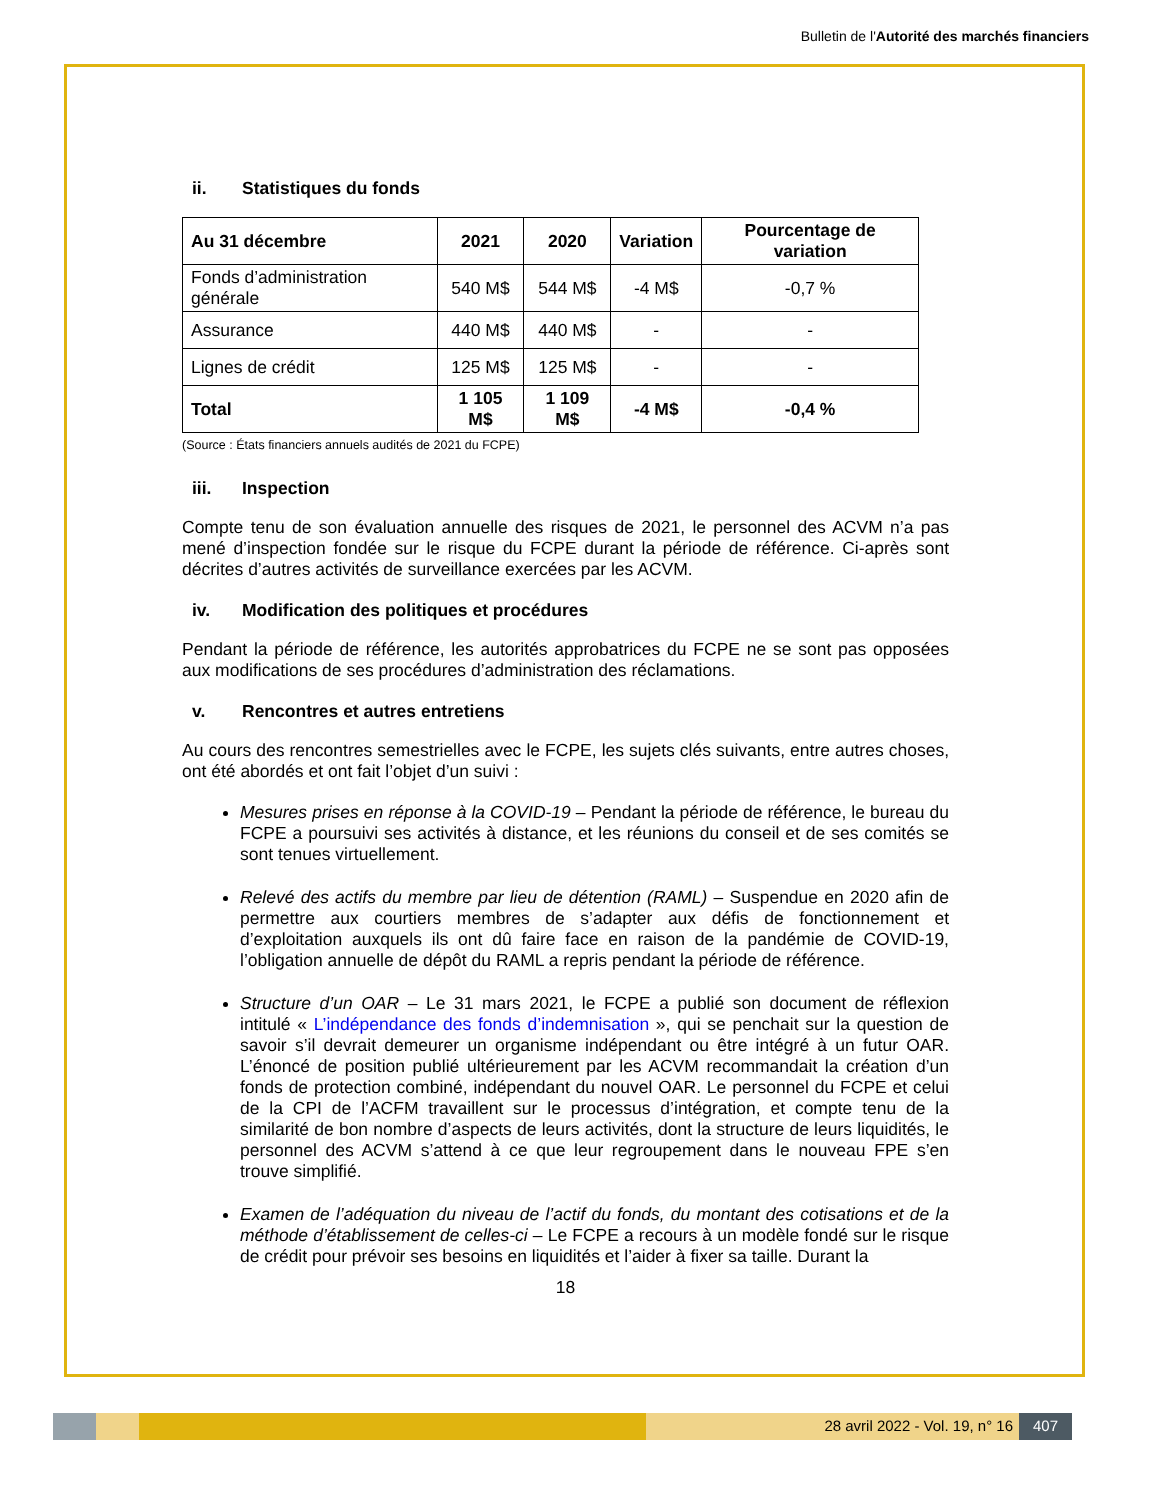Bulletin de l'Autorité des marchés financiers
ii. Statistiques du fonds
| Au 31 décembre | 2021 | 2020 | Variation | Pourcentage de variation |
| --- | --- | --- | --- | --- |
| Fonds d’administration générale | 540 M$ | 544 M$ | -4 M$ | -0,7 % |
| Assurance | 440 M$ | 440 M$ | - | - |
| Lignes de crédit | 125 M$ | 125 M$ | - | - |
| Total | 1 105 M$ | 1 109 M$ | -4 M$ | -0,4 % |
(Source : États financiers annuels audités de 2021 du FCPE)
iii. Inspection
Compte tenu de son évaluation annuelle des risques de 2021, le personnel des ACVM n’a pas mené d’inspection fondée sur le risque du FCPE durant la période de référence. Ci-après sont décrites d’autres activités de surveillance exercées par les ACVM.
iv. Modification des politiques et procédures
Pendant la période de référence, les autorités approbatrices du FCPE ne se sont pas opposées aux modifications de ses procédures d’administration des réclamations.
v. Rencontres et autres entretiens
Au cours des rencontres semestrielles avec le FCPE, les sujets clés suivants, entre autres choses, ont été abordés et ont fait l’objet d’un suivi :
Mesures prises en réponse à la COVID-19 – Pendant la période de référence, le bureau du FCPE a poursuivi ses activités à distance, et les réunions du conseil et de ses comités se sont tenues virtuellement.
Relevé des actifs du membre par lieu de détention (RAML) – Suspendue en 2020 afin de permettre aux courtiers membres de s’adapter aux défis de fonctionnement et d’exploitation auxquels ils ont dû faire face en raison de la pandémie de COVID-19, l’obligation annuelle de dépôt du RAML a repris pendant la période de référence.
Structure d’un OAR – Le 31 mars 2021, le FCPE a publié son document de réflexion intitulé « L’indépendance des fonds d’indemnisation », qui se penchait sur la question de savoir s’il devrait demeurer un organisme indépendant ou être intégré à un futur OAR. L’énoncé de position publié ultérieurement par les ACVM recommandait la création d’un fonds de protection combiné, indépendant du nouvel OAR. Le personnel du FCPE et celui de la CPI de l’ACFM travaillent sur le processus d’intégration, et compte tenu de la similarité de bon nombre d’aspects de leurs activités, dont la structure de leurs liquidités, le personnel des ACVM s’attend à ce que leur regroupement dans le nouveau FPE s’en trouve simplifié.
Examen de l’adéquation du niveau de l’actif du fonds, du montant des cotisations et de la méthode d’établissement de celles-ci – Le FCPE a recours à un modèle fondé sur le risque de crédit pour prévoir ses besoins en liquidités et l’aider à fixer sa taille. Durant la
18
28 avril 2022 - Vol. 19, n° 16 407